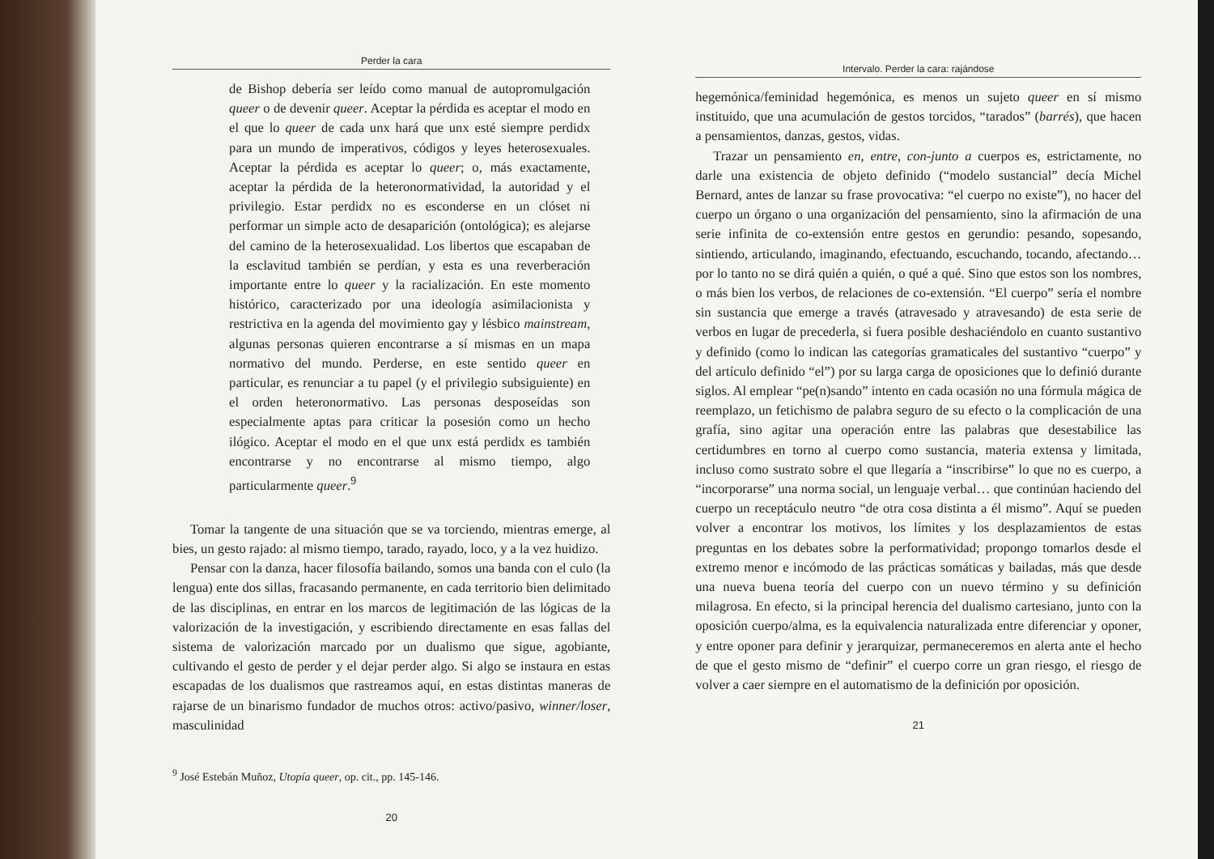Perder la cara
de Bishop debería ser leído como manual de autopromulgación queer o de devenir queer. Aceptar la pérdida es aceptar el modo en el que lo queer de cada unx hará que unx esté siempre perdidx para un mundo de imperativos, códigos y leyes heterosexuales. Aceptar la pérdida es aceptar lo queer; o, más exactamente, aceptar la pérdida de la heteronormatividad, la autoridad y el privilegio. Estar perdidx no es esconderse en un clóset ni performar un simple acto de desaparición (ontológica); es alejarse del camino de la heterosexualidad. Los libertos que escapaban de la esclavitud también se perdían, y esta es una reverberación importante entre lo queer y la racialización. En este momento histórico, caracterizado por una ideología asimilacionista y restrictiva en la agenda del movimiento gay y lésbico mainstream, algunas personas quieren encontrarse a sí mismas en un mapa normativo del mundo. Perderse, en este sentido queer en particular, es renunciar a tu papel (y el privilegio subsiguiente) en el orden heteronormativo. Las personas desposeídas son especialmente aptas para criticar la posesión como un hecho ilógico. Aceptar el modo en el que unx está perdidx es también encontrarse y no encontrarse al mismo tiempo, algo particularmente queer.<sup>9</sup>
Tomar la tangente de una situación que se va torciendo, mientras emerge, al bies, un gesto rajado: al mismo tiempo, tarado, rayado, loco, y a la vez huidizo.
Pensar con la danza, hacer filosofía bailando, somos una banda con el culo (la lengua) ente dos sillas, fracasando permanente, en cada territorio bien delimitado de las disciplinas, en entrar en los marcos de legitimación de las lógicas de la valorización de la investigación, y escribiendo directamente en esas fallas del sistema de valorización marcado por un dualismo que sigue, agobiante, cultivando el gesto de perder y el dejar perder algo. Si algo se instaura en estas escapadas de los dualismos que rastreamos aquí, en estas distintas maneras de rajarse de un binarismo fundador de muchos otros: activo/pasivo, winner/loser, masculinidad
<sup>9</sup> José Estebán Muñoz, Utopía queer, op. cit., pp. 145-146.
20
Intervalo. Perder la cara: rajándose
hegemónica/feminidad hegemónica, es menos un sujeto queer en sí mismo instituido, que una acumulación de gestos torcidos, “tarados” (barrés), que hacen a pensamientos, danzas, gestos, vidas.
Trazar un pensamiento en, entre, con-junto a cuerpos es, estrictamente, no darle una existencia de objeto definido (“modelo sustancial” decía Michel Bernard, antes de lanzar su frase provocativa: “el cuerpo no existe”), no hacer del cuerpo un órgano o una organización del pensamiento, sino la afirmación de una serie infinita de co-extensión entre gestos en gerundio: pesando, sopesando, sintiendo, articulando, imaginando, efectuando, escuchando, tocando, afectando… por lo tanto no se dirá quién a quién, o qué a qué. Sino que estos son los nombres, o más bien los verbos, de relaciones de co-extensión. “El cuerpo” sería el nombre sin sustancia que emerge a través (atravesado y atravesando) de esta serie de verbos en lugar de precederla, si fuera posible deshaciéndolo en cuanto sustantivo y definido (como lo indican las categorías gramaticales del sustantivo “cuerpo” y del artículo definido “el”) por su larga carga de oposiciones que lo definió durante siglos. Al emplear “pe(n)sando” intento en cada ocasión no una fórmula mágica de reemplazo, un fetichismo de palabra seguro de su efecto o la complicación de una grafía, sino agitar una operación entre las palabras que desestabilice las certidumbres en torno al cuerpo como sustancia, materia extensa y limitada, incluso como sustrato sobre el que llegaría a “inscribirse” lo que no es cuerpo, a “incorporarse” una norma social, un lenguaje verbal… que continúan haciendo del cuerpo un receptáculo neutro “de otra cosa distinta a él mismo”. Aquí se pueden volver a encontrar los motivos, los límites y los desplazamientos de estas preguntas en los debates sobre la performatividad; propongo tomarlos desde el extremo menor e incómodo de las prácticas somáticas y bailadas, más que desde una nueva buena teoría del cuerpo con un nuevo término y su definición milagrosa. En efecto, si la principal herencia del dualismo cartesiano, junto con la oposición cuerpo/alma, es la equivalencia naturalizada entre diferenciar y oponer, y entre oponer para definir y jerarquizar, permaneceremos en alerta ante el hecho de que el gesto mismo de “definir” el cuerpo corre un gran riesgo, el riesgo de volver a caer siempre en el automatismo de la definición por oposición.
21